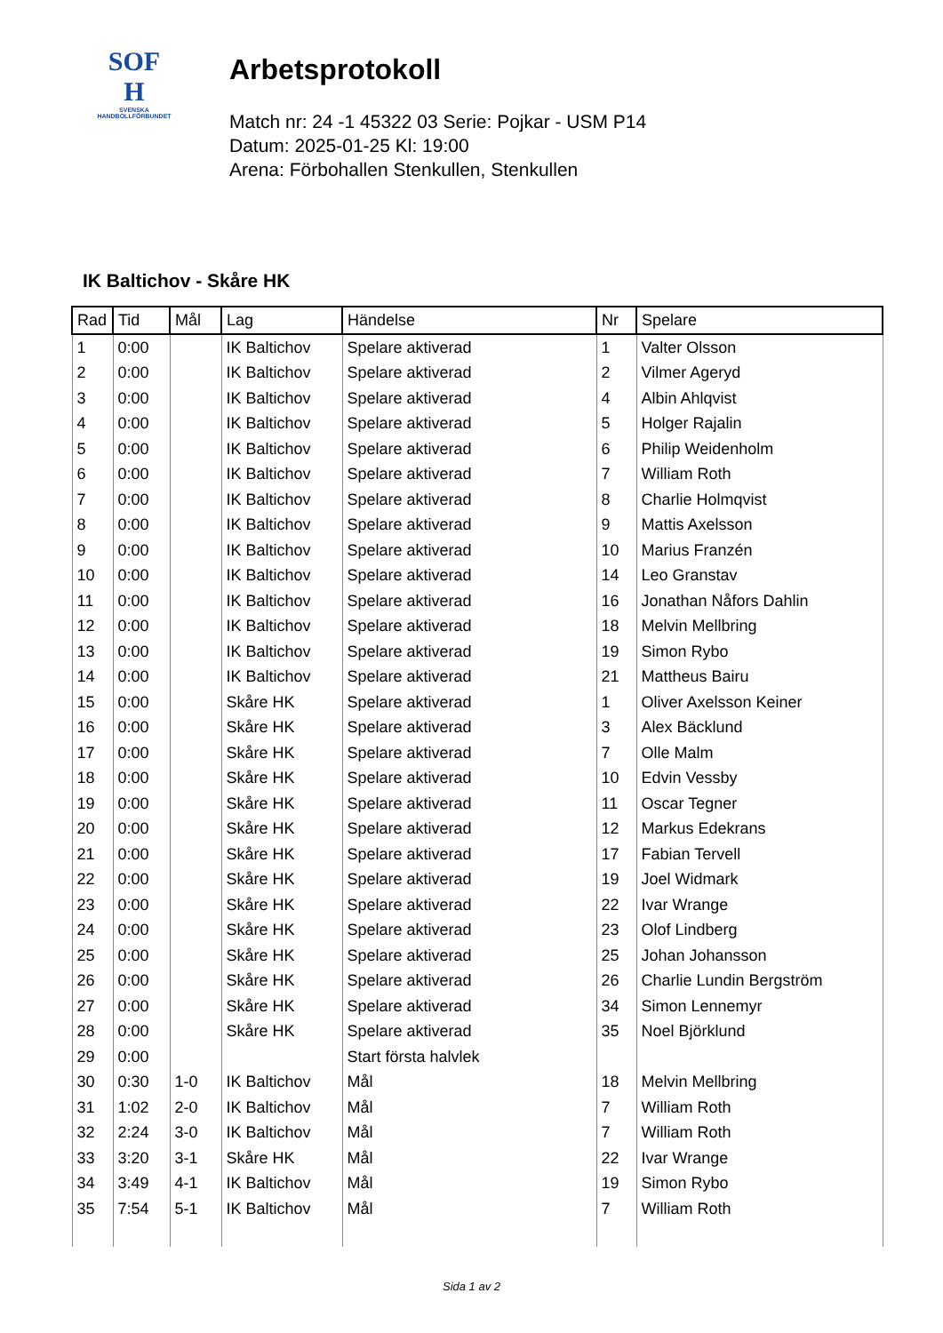SOF
H
SVENSKA
HANDBOLLFÖRBUNDET
Arbetsprotokoll
Match nr: 24 -1 45322 03 Serie: Pojkar - USM P14
Datum: 2025-01-25 Kl: 19:00
Arena: Förbohallen Stenkullen, Stenkullen
IK Baltichov - Skåre HK
| Rad | Tid | Mål | Lag | Händelse | Nr | Spelare |
| --- | --- | --- | --- | --- | --- | --- |
| 1 | 0:00 | | IK Baltichov | Spelare aktiverad | 1 | Valter Olsson |
| 2 | 0:00 | | IK Baltichov | Spelare aktiverad | 2 | Vilmer Ageryd |
| 3 | 0:00 | | IK Baltichov | Spelare aktiverad | 4 | Albin Ahlqvist |
| 4 | 0:00 | | IK Baltichov | Spelare aktiverad | 5 | Holger Rajalin |
| 5 | 0:00 | | IK Baltichov | Spelare aktiverad | 6 | Philip Weidenholm |
| 6 | 0:00 | | IK Baltichov | Spelare aktiverad | 7 | William Roth |
| 7 | 0:00 | | IK Baltichov | Spelare aktiverad | 8 | Charlie Holmqvist |
| 8 | 0:00 | | IK Baltichov | Spelare aktiverad | 9 | Mattis Axelsson |
| 9 | 0:00 | | IK Baltichov | Spelare aktiverad | 10 | Marius Franzén |
| 10 | 0:00 | | IK Baltichov | Spelare aktiverad | 14 | Leo Granstav |
| 11 | 0:00 | | IK Baltichov | Spelare aktiverad | 16 | Jonathan Nåfors Dahlin |
| 12 | 0:00 | | IK Baltichov | Spelare aktiverad | 18 | Melvin Mellbring |
| 13 | 0:00 | | IK Baltichov | Spelare aktiverad | 19 | Simon Rybo |
| 14 | 0:00 | | IK Baltichov | Spelare aktiverad | 21 | Mattheus Bairu |
| 15 | 0:00 | | Skåre HK | Spelare aktiverad | 1 | Oliver Axelsson Keiner |
| 16 | 0:00 | | Skåre HK | Spelare aktiverad | 3 | Alex Bäcklund |
| 17 | 0:00 | | Skåre HK | Spelare aktiverad | 7 | Olle Malm |
| 18 | 0:00 | | Skåre HK | Spelare aktiverad | 10 | Edvin Vessby |
| 19 | 0:00 | | Skåre HK | Spelare aktiverad | 11 | Oscar Tegner |
| 20 | 0:00 | | Skåre HK | Spelare aktiverad | 12 | Markus Edekrans |
| 21 | 0:00 | | Skåre HK | Spelare aktiverad | 17 | Fabian Tervell |
| 22 | 0:00 | | Skåre HK | Spelare aktiverad | 19 | Joel Widmark |
| 23 | 0:00 | | Skåre HK | Spelare aktiverad | 22 | Ivar Wrange |
| 24 | 0:00 | | Skåre HK | Spelare aktiverad | 23 | Olof Lindberg |
| 25 | 0:00 | | Skåre HK | Spelare aktiverad | 25 | Johan Johansson |
| 26 | 0:00 | | Skåre HK | Spelare aktiverad | 26 | Charlie Lundin Bergström |
| 27 | 0:00 | | Skåre HK | Spelare aktiverad | 34 | Simon Lennemyr |
| 28 | 0:00 | | Skåre HK | Spelare aktiverad | 35 | Noel Björklund |
| 29 | 0:00 | | | Start första halvlek | | |
| 30 | 0:30 | 1-0 | IK Baltichov | Mål | 18 | Melvin Mellbring |
| 31 | 1:02 | 2-0 | IK Baltichov | Mål | 7 | William Roth |
| 32 | 2:24 | 3-0 | IK Baltichov | Mål | 7 | William Roth |
| 33 | 3:20 | 3-1 | Skåre HK | Mål | 22 | Ivar Wrange |
| 34 | 3:49 | 4-1 | IK Baltichov | Mål | 19 | Simon Rybo |
| 35 | 7:54 | 5-1 | IK Baltichov | Mål | 7 | William Roth |
Sida 1 av 2